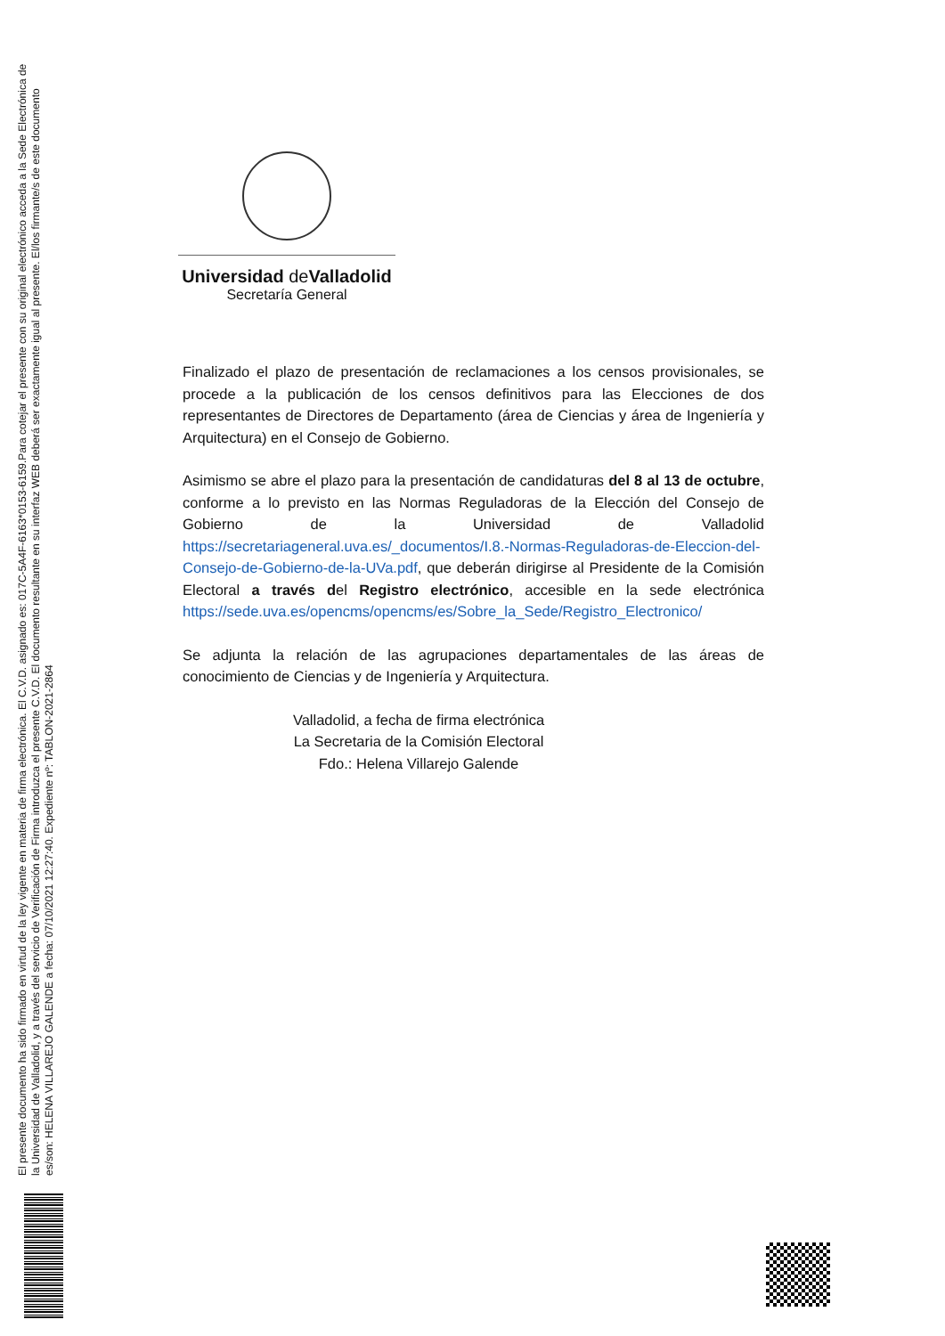El presente documento ha sido firmado en virtud de la ley vigente en materia de firma electrónica. El C.V.D. asignado es: 017C-5A4F-6163*0153-6159.Para cotejar el presente con su original electrónico acceda a la Sede Electrónica de la Universidad de Valladolid, y a través del servicio de Verificación de Firma introduzca el presente C.V.D. El documento resultante en su interfaz WEB deberá ser exactamente igual al presente. El/los firmante/s de este documento es/son: HELENA VILLAREJO GALENDE a fecha: 07/10/2021 12:27:40. Expediente nº: TABLON-2021-2864
Universidad de Valladolid
Secretaría General
Finalizado el plazo de presentación de reclamaciones a los censos provisionales, se procede a la publicación de los censos definitivos para las Elecciones de dos representantes de Directores de Departamento (área de Ciencias y área de Ingeniería y Arquitectura) en el Consejo de Gobierno.
Asimismo se abre el plazo para la presentación de candidaturas del 8 al 13 de octubre, conforme a lo previsto en las Normas Reguladoras de la Elección del Consejo de Gobierno de la Universidad de Valladolid https://secretariageneral.uva.es/_documentos/I.8.-Normas-Reguladoras-de-Eleccion-del-Consejo-de-Gobierno-de-la-UVa.pdf, que deberán dirigirse al Presidente de la Comisión Electoral a través del Registro electrónico, accesible en la sede electrónica https://sede.uva.es/opencms/opencms/es/Sobre_la_Sede/Registro_Electronico/
Se adjunta la relación de las agrupaciones departamentales de las áreas de conocimiento de Ciencias y de Ingeniería y Arquitectura.
Valladolid, a fecha de firma electrónica
La Secretaria de la Comisión Electoral
Fdo.: Helena Villarejo Galende